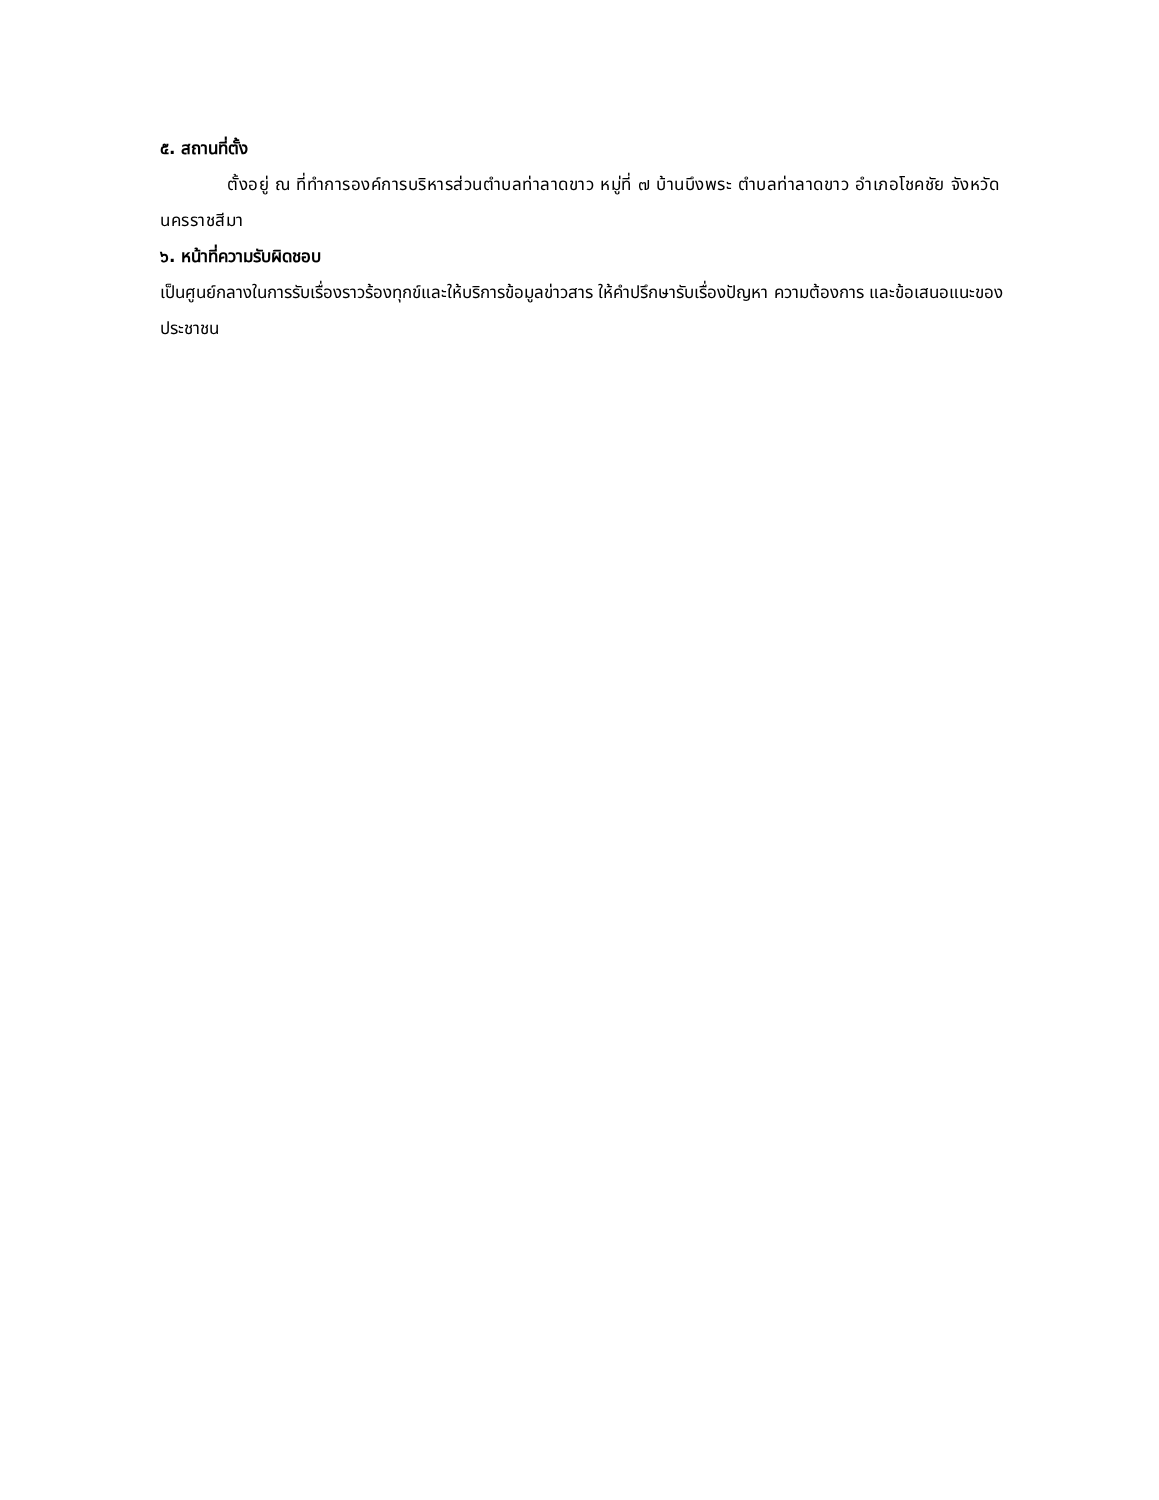๕. สถานที่ตั้ง
ตั้งอยู่ ณ ที่ทำการองค์การบริหารส่วนตำบลท่าลาดขาว หมู่ที่ ๗ บ้านบึงพระ ตำบลท่าลาดขาว อำเภอโชคชัย จังหวัดนครราชสีมา
๖. หน้าที่ความรับผิดชอบ
เป็นศูนย์กลางในการรับเรื่องราวร้องทุกข์และให้บริการข้อมูลข่าวสาร ให้คำปรึกษารับเรื่องปัญหา ความต้องการ และข้อเสนอแนะของประชาชน